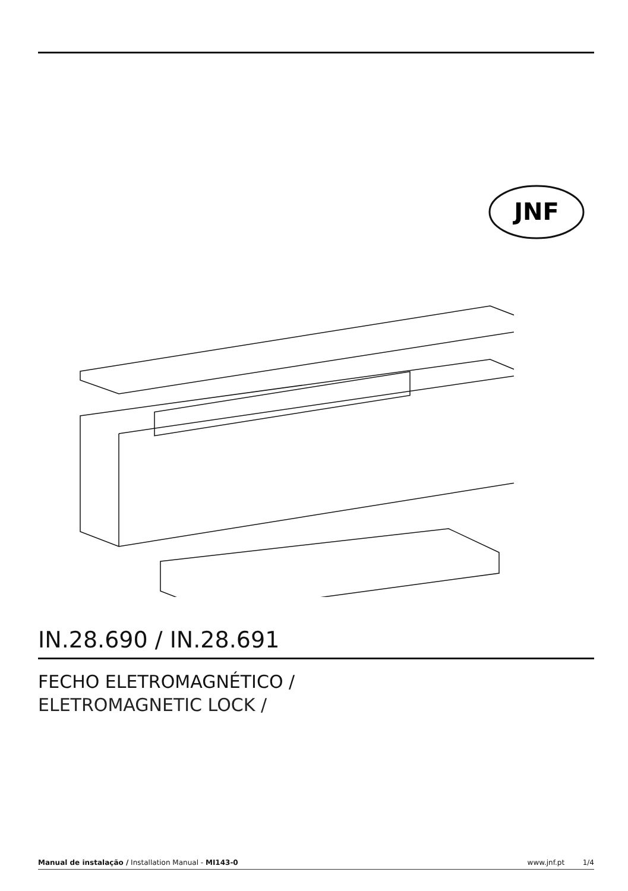JNF
IN.28.690 / IN.28.691
FECHO ELETROMAGNÉTICO /
ELETROMAGNETIC LOCK /
Manual de instalação / Installation Manual - MI143-0 www.jnf.pt 1/4